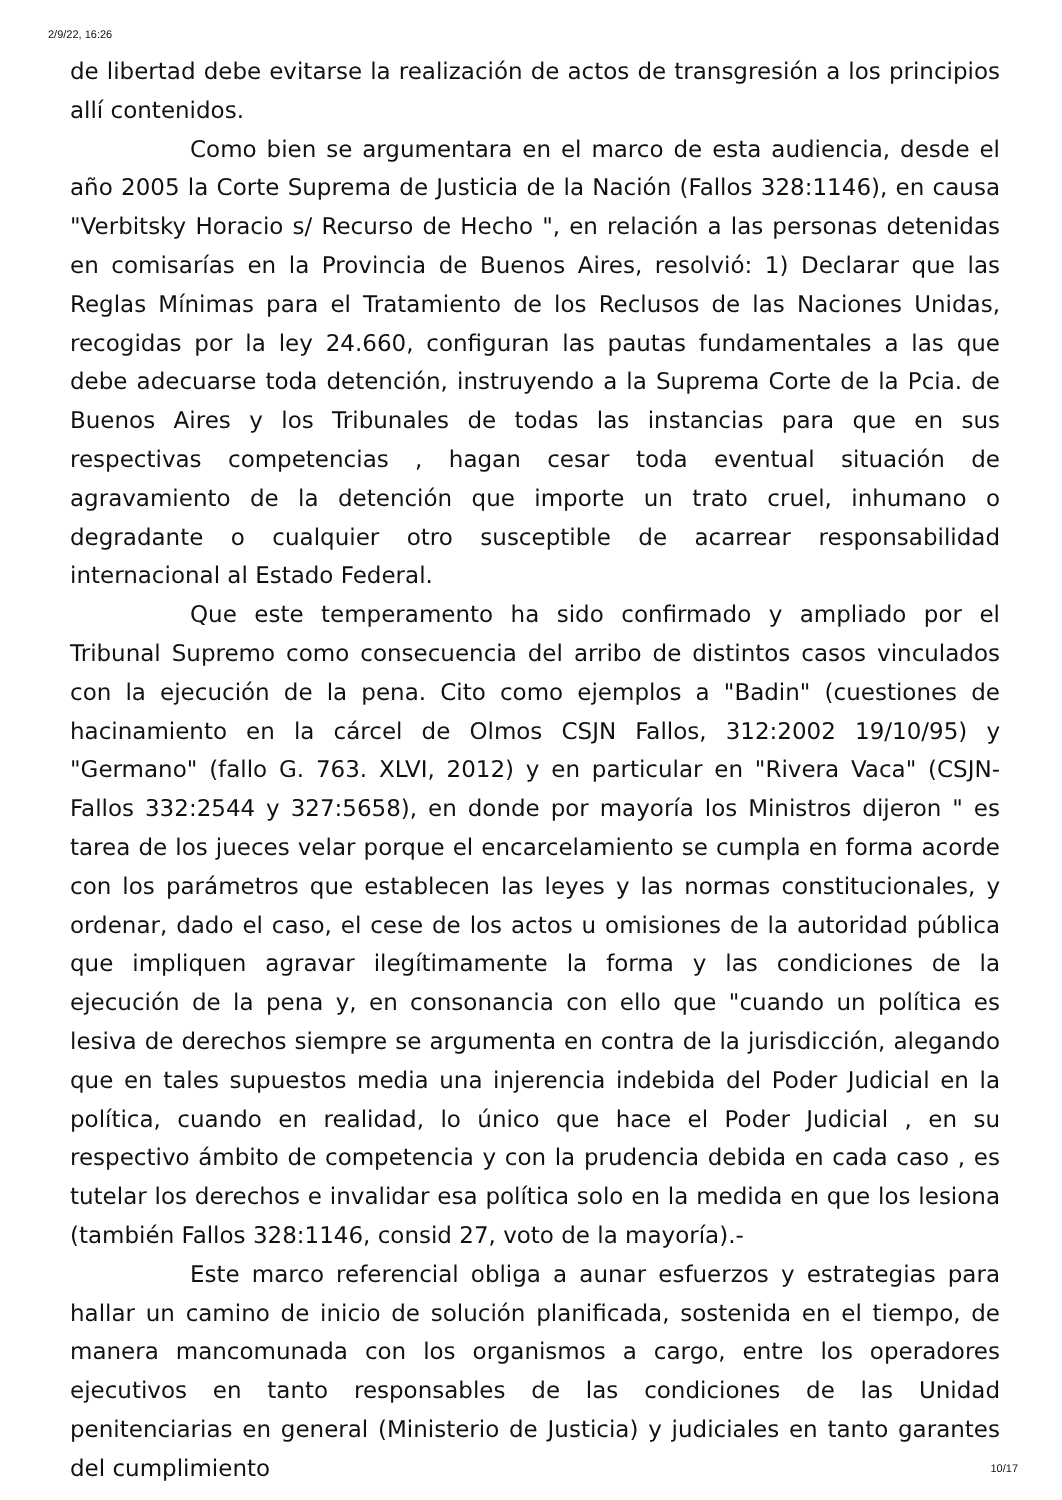2/9/22, 16:26
de libertad debe evitarse la realización de actos de transgresión a los principios allí contenidos.
Como bien se argumentara en el marco de esta audiencia, desde el año 2005 la Corte Suprema de Justicia de la Nación (Fallos 328:1146), en causa "Verbitsky Horacio s/ Recurso de Hecho ", en relación a las personas detenidas en comisarías en la Provincia de Buenos Aires, resolvió: 1) Declarar que las Reglas Mínimas para el Tratamiento de los Reclusos de las Naciones Unidas, recogidas por la ley 24.660, configuran las pautas fundamentales a las que debe adecuarse toda detención, instruyendo a la Suprema Corte de la Pcia. de Buenos Aires y los Tribunales de todas las instancias para que en sus respectivas competencias , hagan cesar toda eventual situación de agravamiento de la detención que importe un trato cruel, inhumano o degradante o cualquier otro susceptible de acarrear responsabilidad internacional al Estado Federal.
Que este temperamento ha sido confirmado y ampliado por el Tribunal Supremo como consecuencia del arribo de distintos casos vinculados con la ejecución de la pena. Cito como ejemplos a "Badin" (cuestiones de hacinamiento en la cárcel de Olmos CSJN Fallos, 312:2002 19/10/95) y "Germano" (fallo G. 763. XLVI, 2012) y en particular en "Rivera Vaca" (CSJN-Fallos 332:2544 y 327:5658), en donde por mayoría los Ministros dijeron " es tarea de los jueces velar porque el encarcelamiento se cumpla en forma acorde con los parámetros que establecen las leyes y las normas constitucionales, y ordenar, dado el caso, el cese de los actos u omisiones de la autoridad pública que impliquen agravar ilegítimamente la forma y las condiciones de la ejecución de la pena y, en consonancia con ello que "cuando un política es lesiva de derechos siempre se argumenta en contra de la jurisdicción, alegando que en tales supuestos media una injerencia indebida del Poder Judicial en la política, cuando en realidad, lo único que hace el Poder Judicial , en su respectivo ámbito de competencia y con la prudencia debida en cada caso , es tutelar los derechos e invalidar esa política solo en la medida en que los lesiona (también Fallos 328:1146, consid 27, voto de la mayoría).-
Este marco referencial obliga a aunar esfuerzos y estrategias para hallar un camino de inicio de solución planificada, sostenida en el tiempo, de manera mancomunada con los organismos a cargo, entre los operadores ejecutivos en tanto responsables de las condiciones de las Unidad penitenciarias en general (Ministerio de Justicia) y judiciales en tanto garantes del cumplimiento
10/17